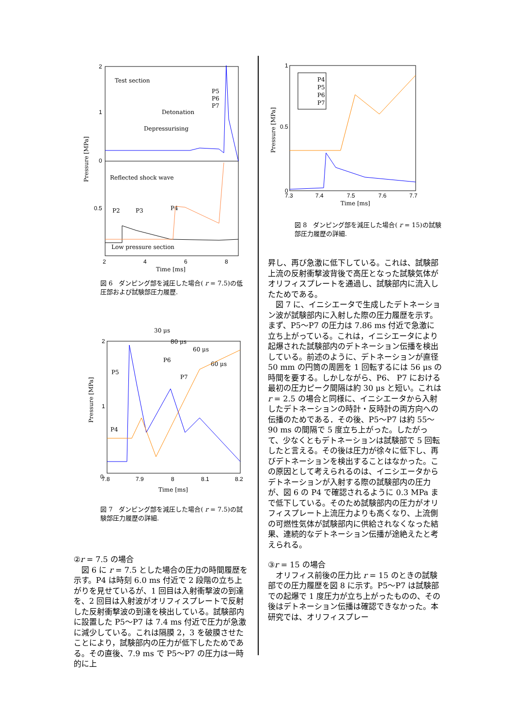2
1
0
0.5
2
4
6
8
Time [ms]
Pressure [MPa]
Test section
P5
P6
P7
Detonation
Depressurising
Reflected shock wave
P2
P3
P4
Low pressure section
図 6　ダンピング部を減圧した場合( r = 7.5)の低圧部および試験部圧力履歴.
30 μs
80 μs
60 μs
60 μs
P6
P5
P7
P4
2
1
0
7.8
7.9
8
8.1
8.2
Time [ms]
Pressure [MPa]
図 7　ダンピング部を減圧した場合( r = 7.5)の試験部圧力履歴の詳細.
②r = 7.5 の場合
図 6 に r = 7.5 とした場合の圧力の時間履歴を示す。P4 は時刻 6.0 ms 付近で 2 段階の立ち上がりを見せているが、1 回目は入射衝撃波の到達を、2 回目は入射波がオリフィスプレートで反射した反射衝撃波の到達を検出している。試験部内に設置した P5～P7 は 7.4 ms 付近で圧力が急激に減少している。これは隔膜 2，3 を破膜させたことにより，試験部内の圧力が低下したためである。その直後、7.9 ms で P5～P7 の圧力は一時的に上
P4
P5
P6
P7
1
0.5
0
7.3
7.4
7.5
7.6
7.7
Time [ms]
Pressure [MPa]
図 8　ダンピング部を減圧した場合( r = 15)の試験部圧力履歴の詳細.
昇し、再び急激に低下している。これは、試験部上流の反射衝撃波背後で高圧となった試験気体がオリフィスプレートを通過し、試験部内に流入したためである。
図 7 に、イニシエータで生成したデトネーション波が試験部内に入射した際の圧力履歴を示す。まず、P5～P7 の圧力は 7.86 ms 付近で急激に立ち上がっている。これは，イニシエータにより起爆された試験部内のデトネーション伝播を検出している。前述のように、デトネーションが直径 50 mm の円筒の周囲を 1 回転するには 56 μs の時間を要する。しかしながら、P6、 P7 における最初の圧力ピーク間隔は約 30 μs と短い。これは r = 2.5 の場合と同様に、イニシエータから入射したデトネーションの時計・反時計の両方向への伝播のためである．その後、P5～P7 は約 55～90 ms の間隔で 5 度立ち上がった。したがって、少なくともデトネーションは試験部で 5 回転したと言える。その後は圧力が徐々に低下し、再びデトネーションを検出することはなかった。この原因として考えられるのは、イニシエータからデトネーションが入射する際の試験部内の圧力が、図 6 の P4 で確認されるように 0.3 MPa まで低下している。そのため試験部内の圧力がオリフィスプレート上流圧力よりも高くなり、上流側の可燃性気体が試験部内に供給されなくなった結果、連続的なデトネーション伝播が途絶えたと考えられる。
③r = 15 の場合
オリフィス前後の圧力比 r = 15 のときの試験部での圧力履歴を図 8 に示す。P5～P7 は試験部での起爆で 1 度圧力が立ち上がったものの、その後はデトネーション伝播は確認できなかった。本研究では、オリフィスプレー